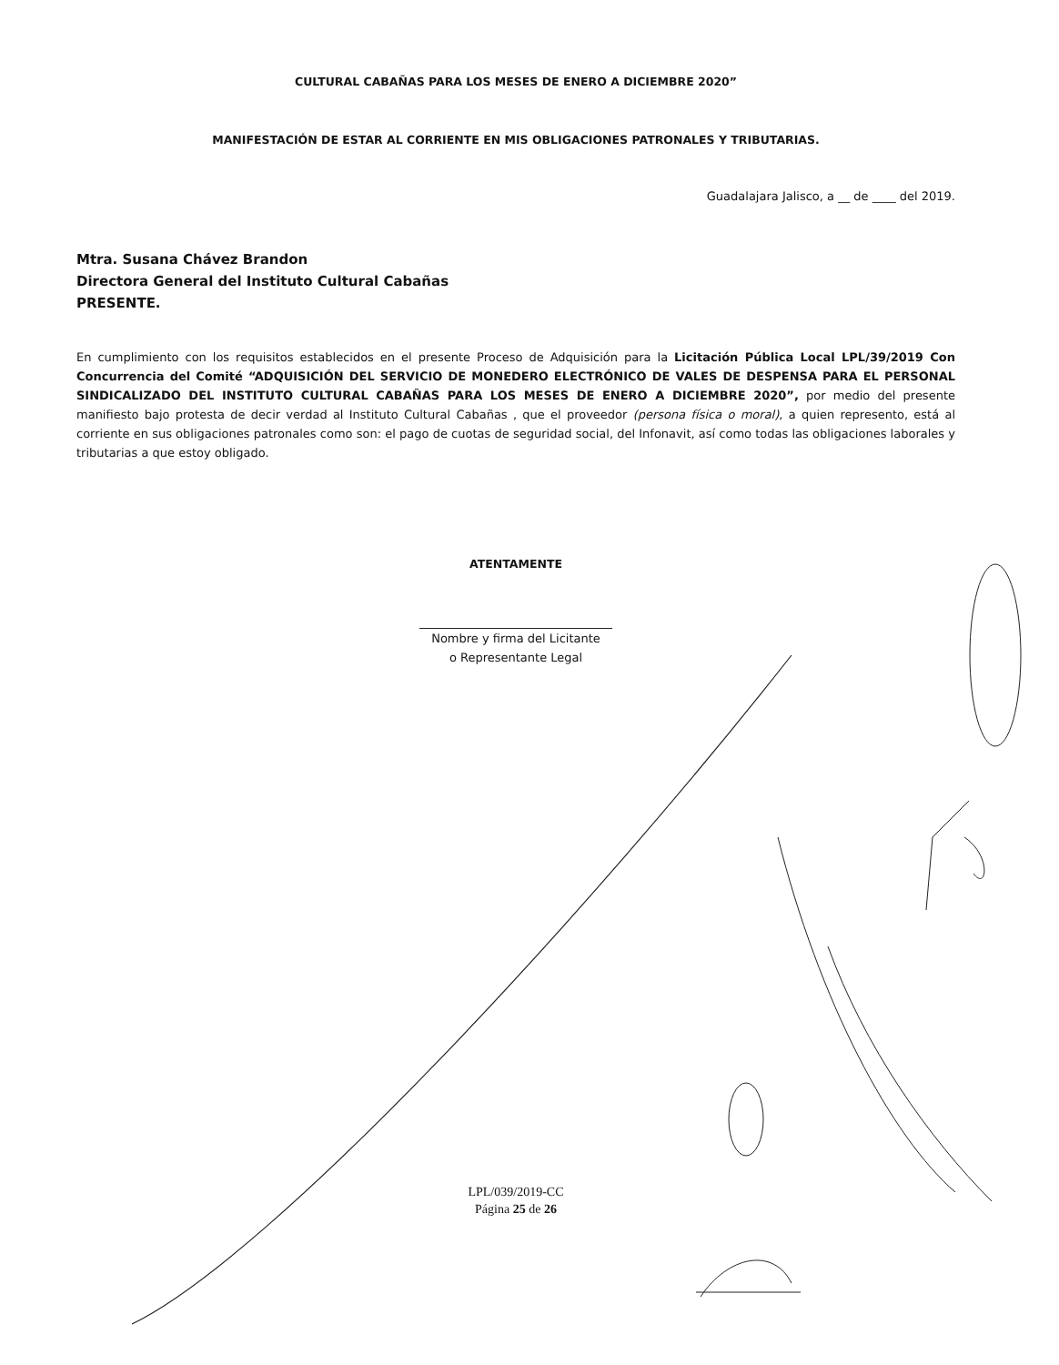CULTURAL CABAÑAS PARA LOS MESES DE ENERO A DICIEMBRE 2020”
MANIFESTACIÓN DE ESTAR AL CORRIENTE EN MIS OBLIGACIONES PATRONALES Y TRIBUTARIAS.
Guadalajara Jalisco, a __ de ____ del 2019.
Mtra. Susana Chávez Brandon
Directora General del Instituto Cultural Cabañas
PRESENTE.
En cumplimiento con los requisitos establecidos en el presente Proceso de Adquisición para la Licitación Pública Local LPL/39/2019 Con Concurrencia del Comité “ADQUISICIÓN DEL SERVICIO DE MONEDERO ELECTRÓNICO DE VALES DE DESPENSA PARA EL PERSONAL SINDICALIZADO DEL INSTITUTO CULTURAL CABAÑAS PARA LOS MESES DE ENERO A DICIEMBRE 2020”, por medio del presente manifiesto bajo protesta de decir verdad al Instituto Cultural Cabañas , que el proveedor (persona física o moral), a quien represento, está al corriente en sus obligaciones patronales como son: el pago de cuotas de seguridad social, del Infonavit, así como todas las obligaciones laborales y tributarias a que estoy obligado.
ATENTAMENTE
Nombre y firma del Licitante
o Representante Legal
LPL/039/2019-CC
Página 25 de 26